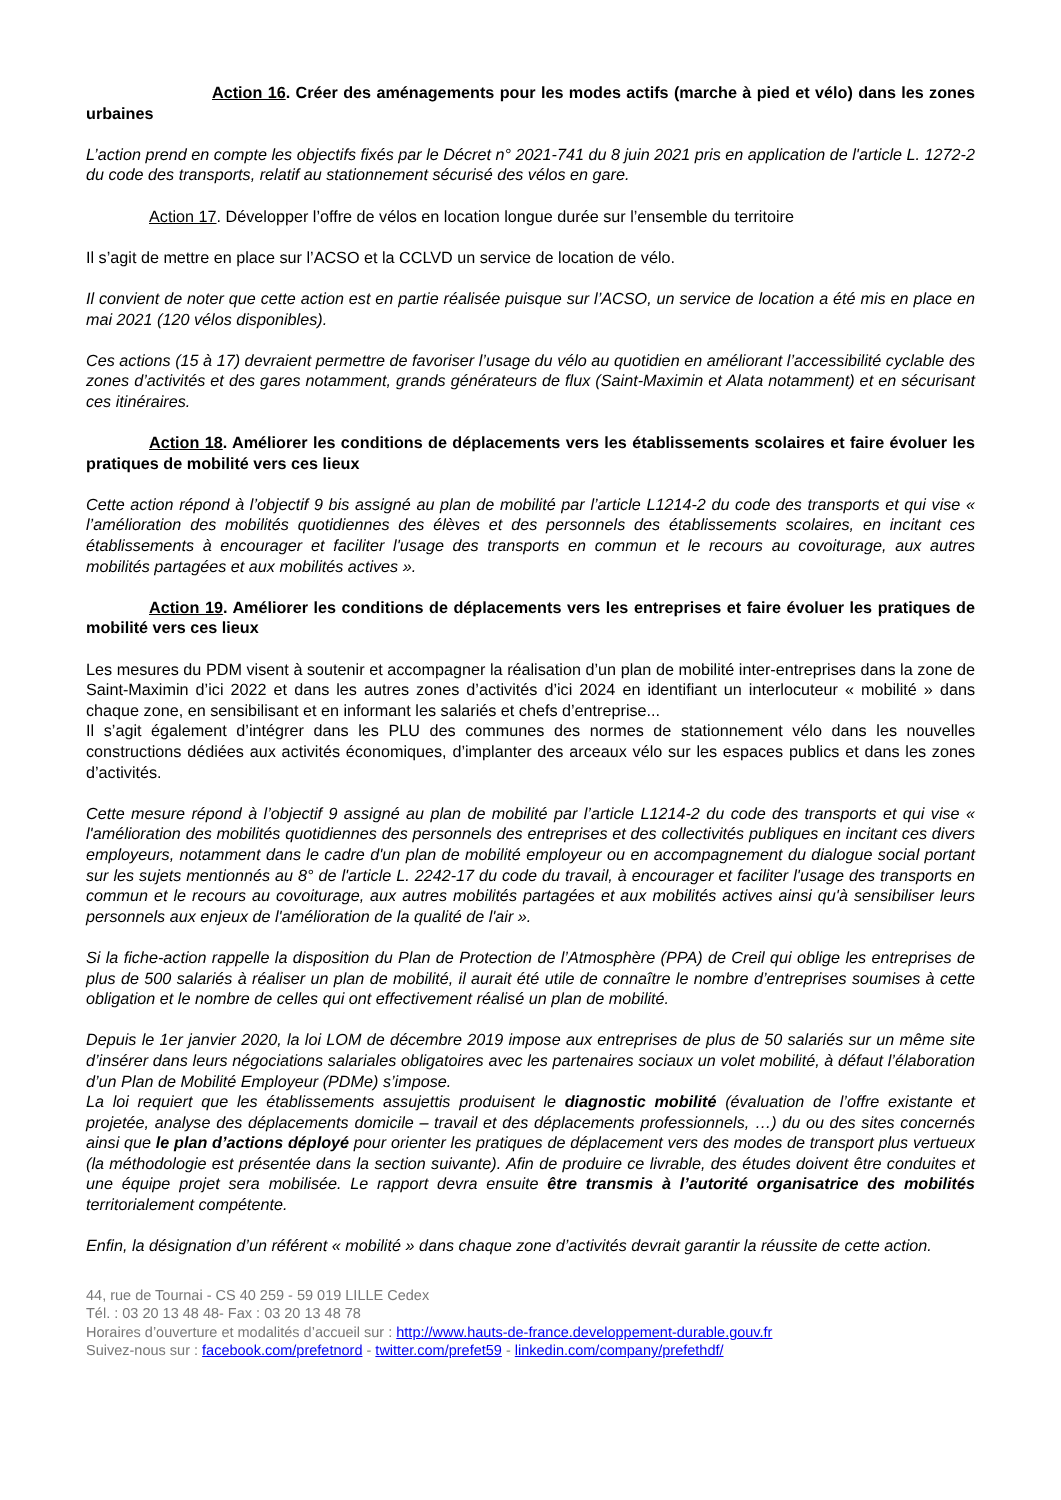Action 16. Créer des aménagements pour les modes actifs (marche à pied et vélo) dans les zones urbaines
L’action prend en compte les objectifs fixés par le Décret n° 2021-741 du 8 juin 2021 pris en application de l'article L. 1272-2 du code des transports, relatif au stationnement sécurisé des vélos en gare.
Action 17. Développer l’offre de vélos en location longue durée sur l’ensemble du territoire
Il s’agit de mettre en place sur l’ACSO et la CCLVD un service de location de vélo.
Il convient de noter que cette action est en partie réalisée puisque sur l’ACSO, un service de location a été mis en place en mai 2021 (120 vélos disponibles).
Ces actions (15 à 17) devraient permettre de favoriser l’usage du vélo au quotidien en améliorant l’accessibilité cyclable des zones d’activités et des gares notamment, grands générateurs de flux (Saint-Maximin et Alata notamment) et en sécurisant ces itinéraires.
Action 18. Améliorer les conditions de déplacements vers les établissements scolaires et faire évoluer les pratiques de mobilité vers ces lieux
Cette action répond à l’objectif 9 bis assigné au plan de mobilité par l’article L1214-2 du code des transports et qui vise « l’amélioration des mobilités quotidiennes des élèves et des personnels des établissements scolaires, en incitant ces établissements à encourager et faciliter l'usage des transports en commun et le recours au covoiturage, aux autres mobilités partagées et aux mobilités actives ».
Action 19. Améliorer les conditions de déplacements vers les entreprises et faire évoluer les pratiques de mobilité vers ces lieux
Les mesures du PDM visent à soutenir et accompagner la réalisation d’un plan de mobilité inter-entreprises dans la zone de Saint-Maximin d’ici 2022 et dans les autres zones d’activités d’ici 2024 en identifiant un interlocuteur « mobilité » dans chaque zone, en sensibilisant et en informant les salariés et chefs d’entreprise...
Il s’agit également d’intégrer dans les PLU des communes des normes de stationnement vélo dans les nouvelles constructions dédiées aux activités économiques, d’implanter des arceaux vélo sur les espaces publics et dans les zones d’activités.
Cette mesure répond à l’objectif 9 assigné au plan de mobilité par l’article L1214-2 du code des transports et qui vise « l'amélioration des mobilités quotidiennes des personnels des entreprises et des collectivités publiques en incitant ces divers employeurs, notamment dans le cadre d'un plan de mobilité employeur ou en accompagnement du dialogue social portant sur les sujets mentionnés au 8° de l'article L. 2242-17 du code du travail, à encourager et faciliter l'usage des transports en commun et le recours au covoiturage, aux autres mobilités partagées et aux mobilités actives ainsi qu'à sensibiliser leurs personnels aux enjeux de l'amélioration de la qualité de l'air ».
Si la fiche-action rappelle la disposition du Plan de Protection de l’Atmosphère (PPA) de Creil qui oblige les entreprises de plus de 500 salariés à réaliser un plan de mobilité, il aurait été utile de connaître le nombre d’entreprises soumises à cette obligation et le nombre de celles qui ont effectivement réalisé un plan de mobilité.
Depuis le 1er janvier 2020, la loi LOM de décembre 2019 impose aux entreprises de plus de 50 salariés sur un même site d’insérer dans leurs négociations salariales obligatoires avec les partenaires sociaux un volet mobilité, à défaut l’élaboration d’un Plan de Mobilité Employeur (PDMe) s’impose.
La loi requiert que les établissements assujettis produisent le diagnostic mobilité (évaluation de l’offre existante et projetée, analyse des déplacements domicile – travail et des déplacements professionnels, …) du ou des sites concernés ainsi que le plan d’actions déployé pour orienter les pratiques de déplacement vers des modes de transport plus vertueux (la méthodologie est présentée dans la section suivante). Afin de produire ce livrable, des études doivent être conduites et une équipe projet sera mobilisée. Le rapport devra ensuite être transmis à l’autorité organisatrice des mobilités territorialement compétente.
Enfin, la désignation d’un référent « mobilité » dans chaque zone d’activités devrait garantir la réussite de cette action.
44, rue de Tournai - CS 40 259 - 59 019 LILLE Cedex
Tél. : 03 20 13 48 48- Fax : 03 20 13 48 78
Horaires d’ouverture et modalités d’accueil sur : http://www.hauts-de-france.developpement-durable.gouv.fr
Suivez-nous sur : facebook.com/prefetnord - twitter.com/prefet59 - linkedin.com/company/prefethdf/